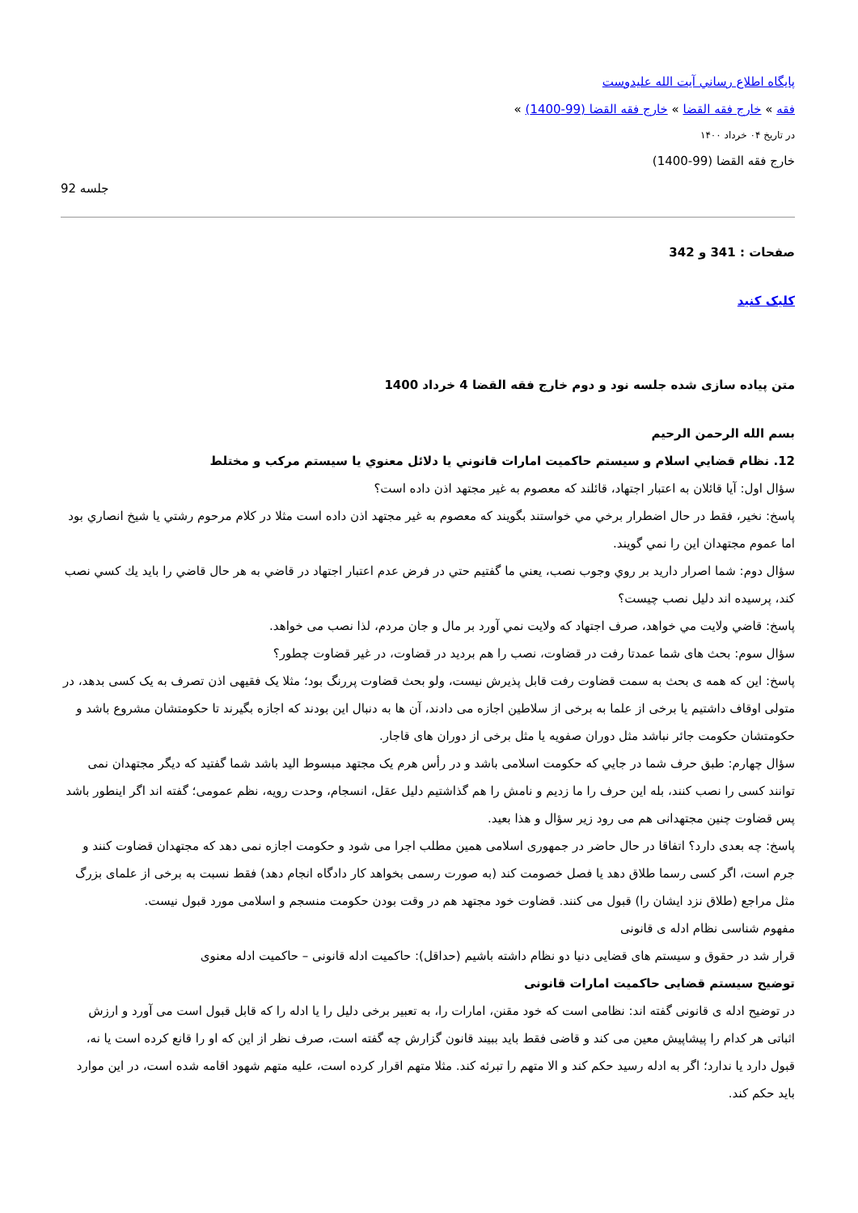پايگاه اطلاع رساني آيت الله عليدوست
فقه » خارج فقه القضا » خارج فقه القضا (99-1400) »
در تاريخ ۰۴ خرداد ۱۴۰۰
خارج فقه القضا (99-1400)
جلسه 92
صفحات : 341 و 342
کلیک کنید
متن پیاده سازی شده جلسه نود و دوم خارج فقه القضا 4 خرداد 1400
بسم الله الرحمن الرحيم
12. نظام قضايي اسلام و سيستم حاكميت امارات قانوني يا دلائل معنوي يا سيستم مركب و مختلط
سؤال اول: آيا قائلان به اعتبار اجتهاد، قائلند كه معصوم به غير مجتهد اذن داده است؟
پاسخ: نخير، فقط در حال اضطرار برخي مي خواستند بگويند كه معصوم به غير مجتهد اذن داده است مثلا در كلام مرحوم رشتي يا شيخ انصاري بود اما عموم مجتهدان اين را نمي گويند.
سؤال دوم: شما اصرار داريد بر روي وجوب نصب، يعني ما گفتيم حتي در فرض عدم اعتبار اجتهاد در قاضي به هر حال قاضي را بايد يك كسي نصب كند، پرسيده اند دليل نصب چيست؟
پاسخ: قاضي ولايت مي خواهد، صرف اجتهاد كه ولايت نمي آورد بر مال و جان مردم، لذا نصب می خواهد.
سؤال سوم: بحث های شما عمدتا رفت در قضاوت، نصب را هم بردید در قضاوت، در غیر قضاوت چطور؟
پاسخ: این که همه ی بحث به سمت قضاوت رفت قابل پذیرش نیست، ولو بحث قضاوت پررنگ بود؛ مثلا یک فقیهی اذن تصرف به یک کسی بدهد، در متولی اوقاف داشتیم یا برخی از علما به برخی از سلاطین اجازه می دادند، آن ها به دنبال این بودند که اجازه بگیرند تا حکومتشان مشروع باشد و حکومتشان حکومت جائر نباشد مثل دوران صفویه یا مثل برخی از دوران های قاجار.
سؤال چهارم: طبق حرف شما در جایي که حکومت اسلامی باشد و در رأس هرم یک مجتهد مبسوط الید باشد شما گفتید که دیگر مجتهدان نمی توانند کسی را نصب کنند، بله این حرف را ما زدیم و نامش را هم گذاشتیم دلیل عقل، انسجام، وحدت رویه، نظم عمومی؛ گفته اند اگر اینطور باشد پس قضاوت چنین مجتهدانی هم می رود زیر سؤال و هذا بعید.
پاسخ: چه بعدی دارد؟ اتفاقا در حال حاضر در جمهوری اسلامی همین مطلب اجرا می شود و حکومت اجازه نمی دهد که مجتهدان قضاوت کنند و جرم است، اگر کسی رسما طلاق دهد یا فصل خصومت کند (به صورت رسمی بخواهد کار دادگاه انجام دهد) فقط نسبت به برخی از علمای بزرگ مثل مراجع (طلاق نزد ایشان را) قبول می کنند. قضاوت خود مجتهد هم در وقت بودن حکومت منسجم و اسلامی مورد قبول نیست.
مفهوم شناسی نظام ادله ی قانونی
قرار شد در حقوق و سیستم های قضایی دنیا دو نظام داشته باشیم (حداقل): حاکمیت ادله قانونی – حاکمیت ادله معنوی
توضیح سیستم قضایی حاکمیت امارات قانونی
در توضیح ادله ی قانونی گفته اند: نظامی است که خود مقنن، امارات را، به تعبیر برخی دلیل را یا ادله را که قابل قبول است می آورد و ارزش اثباتی هر کدام را پیشاپیش معین می کند و قاضی فقط باید ببیند قانون گزارش چه گفته است، صرف نظر از این که او را قانع کرده است یا نه، قبول دارد یا ندارد؛ اگر به ادله رسید حکم کند و الا متهم را تبرئه کند. مثلا متهم اقرار کرده است، علیه متهم شهود اقامه شده است، در این موارد باید حکم کند.